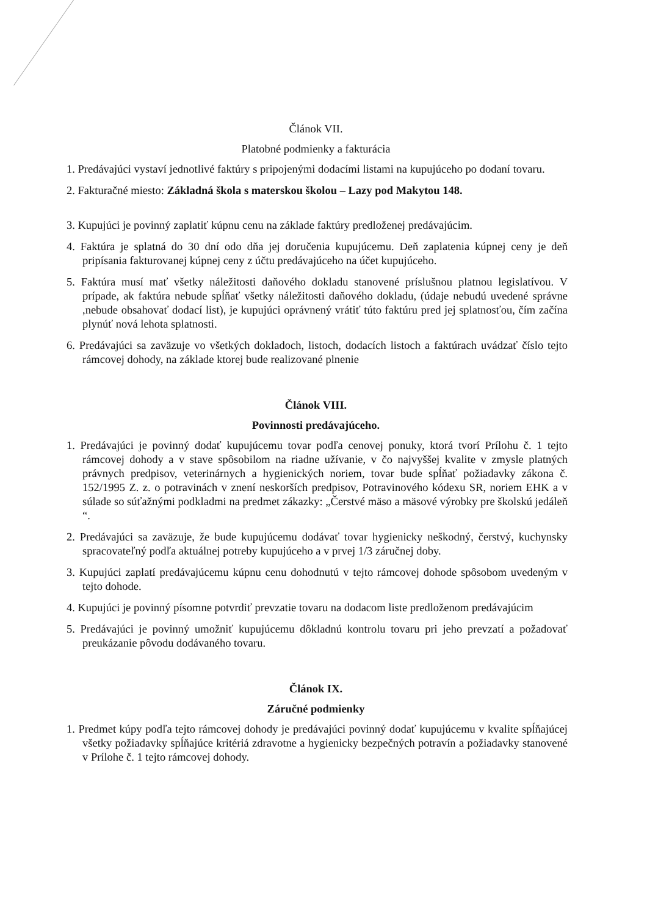Článok VII.
Platobné podmienky a fakturácia
1. Predávajúci vystaví jednotlivé faktúry s pripojenými dodacími listami na kupujúceho po dodaní tovaru.
2. Fakturačné miesto: Základná škola s materskou školou – Lazy pod Makytou 148.
3. Kupujúci je povinný zaplatiť kúpnu cenu na základe faktúry predloženej predávajúcim.
4. Faktúra je splatná do 30 dní odo dňa jej doručenia kupujúcemu. Deň zaplatenia kúpnej ceny je deň pripísania fakturovanej kúpnej ceny z účtu predávajúceho na účet kupujúceho.
5. Faktúra musí mať všetky náležitosti daňového dokladu stanovené príslušnou platnou legislatívou. V prípade, ak faktúra nebude spĺňať všetky náležitosti daňového dokladu, (údaje nebudú uvedené správne ,nebude obsahovať dodací list), je kupujúci oprávnený vrátiť túto faktúru pred jej splatnosťou, čím začína plynúť nová lehota splatnosti.
6. Predávajúci sa zaväzuje vo všetkých dokladoch, listoch, dodacích listoch a faktúrach uvádzať číslo tejto rámcovej dohody, na základe ktorej bude realizované plnenie
Článok VIII.
Povinnosti predávajúceho.
1. Predávajúci je povinný dodať kupujúcemu tovar podľa cenovej ponuky, ktorá tvorí Prílohu č. 1 tejto rámcovej dohody a v stave spôsobilom na riadne užívanie, v čo najvyššej kvalite v zmysle platných právnych predpisov, veterinárnych a hygienických noriem, tovar bude spĺňať požiadavky zákona č. 152/1995 Z. z. o potravinách v znení neskorších predpisov, Potravinového kódexu SR, noriem EHK a v súlade so súťažnými podkladmi na predmet zákazky: „Čerstvé mäso a mäsové výrobky pre školskú jedáleň “.
2. Predávajúci sa zaväzuje, že bude kupujúcemu dodávať tovar hygienicky neškodný, čerstvý, kuchynsky spracovateľný podľa aktuálnej potreby kupujúceho a v prvej 1/3 záručnej doby.
3. Kupujúci zaplatí predávajúcemu kúpnu cenu dohodnutú v tejto rámcovej dohode spôsobom uvedeným v tejto dohode.
4. Kupujúci je povinný písomne potvrdiť prevzatie tovaru na dodacom liste predloženom predávajúcim
5. Predávajúci je povinný umožniť kupujúcemu dôkladnú kontrolu tovaru pri jeho prevzatí a požadovať preukázanie pôvodu dodávaného tovaru.
Článok IX.
Záručné podmienky
1. Predmet kúpy podľa tejto rámcovej dohody je predávajúci povinný dodať kupujúcemu v kvalite spĺňajúcej všetky požiadavky spĺňajúce kritériá zdravotne a hygienicky bezpečných potravín a požiadavky stanovené v Prílohe č. 1 tejto rámcovej dohody.